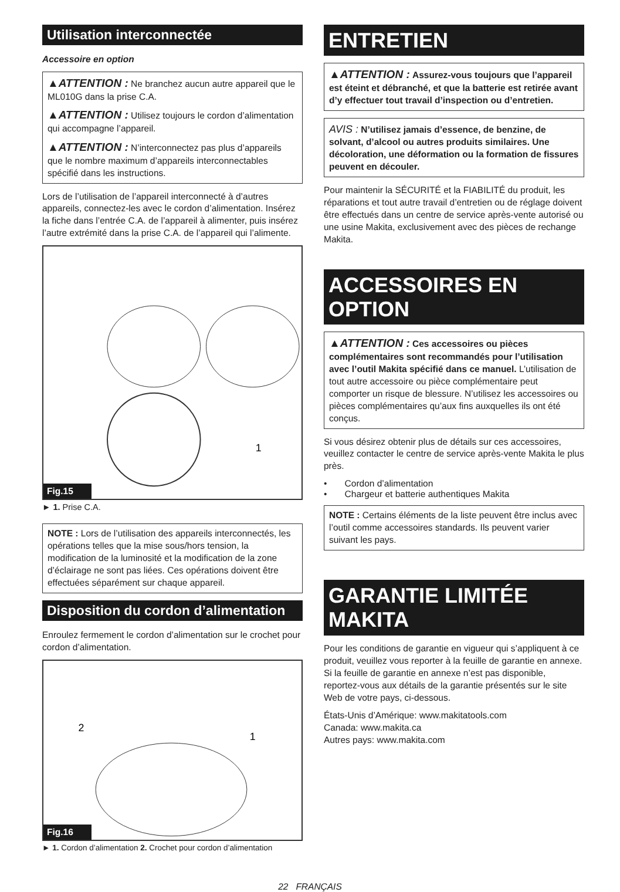Utilisation interconnectée
Accessoire en option
▲ATTENTION : Ne branchez aucun autre appareil que le ML010G dans la prise C.A.
▲ATTENTION : Utilisez toujours le cordon d’alimentation qui accompagne l’appareil.
▲ATTENTION : N’interconnectez pas plus d’appareils que le nombre maximum d’appareils interconnectables spécifié dans les instructions.
Lors de l’utilisation de l’appareil interconnecté à d’autres appareils, connectez-les avec le cordon d’alimentation. Insérez la fiche dans l’entrée C.A. de l’appareil à alimenter, puis insérez l’autre extrémité dans la prise C.A. de l’appareil qui l’alimente.
1
Fig.15
► 1. Prise C.A.
NOTE : Lors de l’utilisation des appareils interconnectés, les opérations telles que la mise sous/hors tension, la modification de la luminosité et la modification de la zone d’éclairage ne sont pas liées. Ces opérations doivent être effectuées séparément sur chaque appareil.
Disposition du cordon d’alimentation
Enroulez fermement le cordon d’alimentation sur le crochet pour cordon d’alimentation.
2
1
Fig.16
► 1. Cordon d’alimentation 2. Crochet pour cordon d’alimentation
ENTRETIEN
▲ATTENTION : Assurez-vous toujours que l’appareil est éteint et débranché, et que la batterie est retirée avant d’y effectuer tout travail d’inspection ou d’entretien.
AVIS : N’utilisez jamais d’essence, de benzine, de solvant, d’alcool ou autres produits similaires. Une décoloration, une déformation ou la formation de fissures peuvent en découler.
Pour maintenir la SÉCURITÉ et la FIABILITÉ du produit, les réparations et tout autre travail d’entretien ou de réglage doivent être effectués dans un centre de service après-vente autorisé ou une usine Makita, exclusivement avec des pièces de rechange Makita.
ACCESSOIRES EN OPTION
▲ATTENTION : Ces accessoires ou pièces complémentaires sont recommandés pour l’utilisation avec l’outil Makita spécifié dans ce manuel. L’utilisation de tout autre accessoire ou pièce complémentaire peut comporter un risque de blessure. N’utilisez les accessoires ou pièces complémentaires qu’aux fins auxquelles ils ont été conçus.
Si vous désirez obtenir plus de détails sur ces accessoires, veuillez contacter le centre de service après-vente Makita le plus près.
• Cordon d’alimentation
• Chargeur et batterie authentiques Makita
NOTE : Certains éléments de la liste peuvent être inclus avec l’outil comme accessoires standards. Ils peuvent varier suivant les pays.
GARANTIE LIMITÉE MAKITA
Pour les conditions de garantie en vigueur qui s’appliquent à ce produit, veuillez vous reporter à la feuille de garantie en annexe. Si la feuille de garantie en annexe n’est pas disponible, reportez-vous aux détails de la garantie présentés sur le site Web de votre pays, ci-dessous.
États-Unis d’Amérique: www.makitatools.com
Canada: www.makita.ca
Autres pays: www.makita.com
22 FRANÇAIS